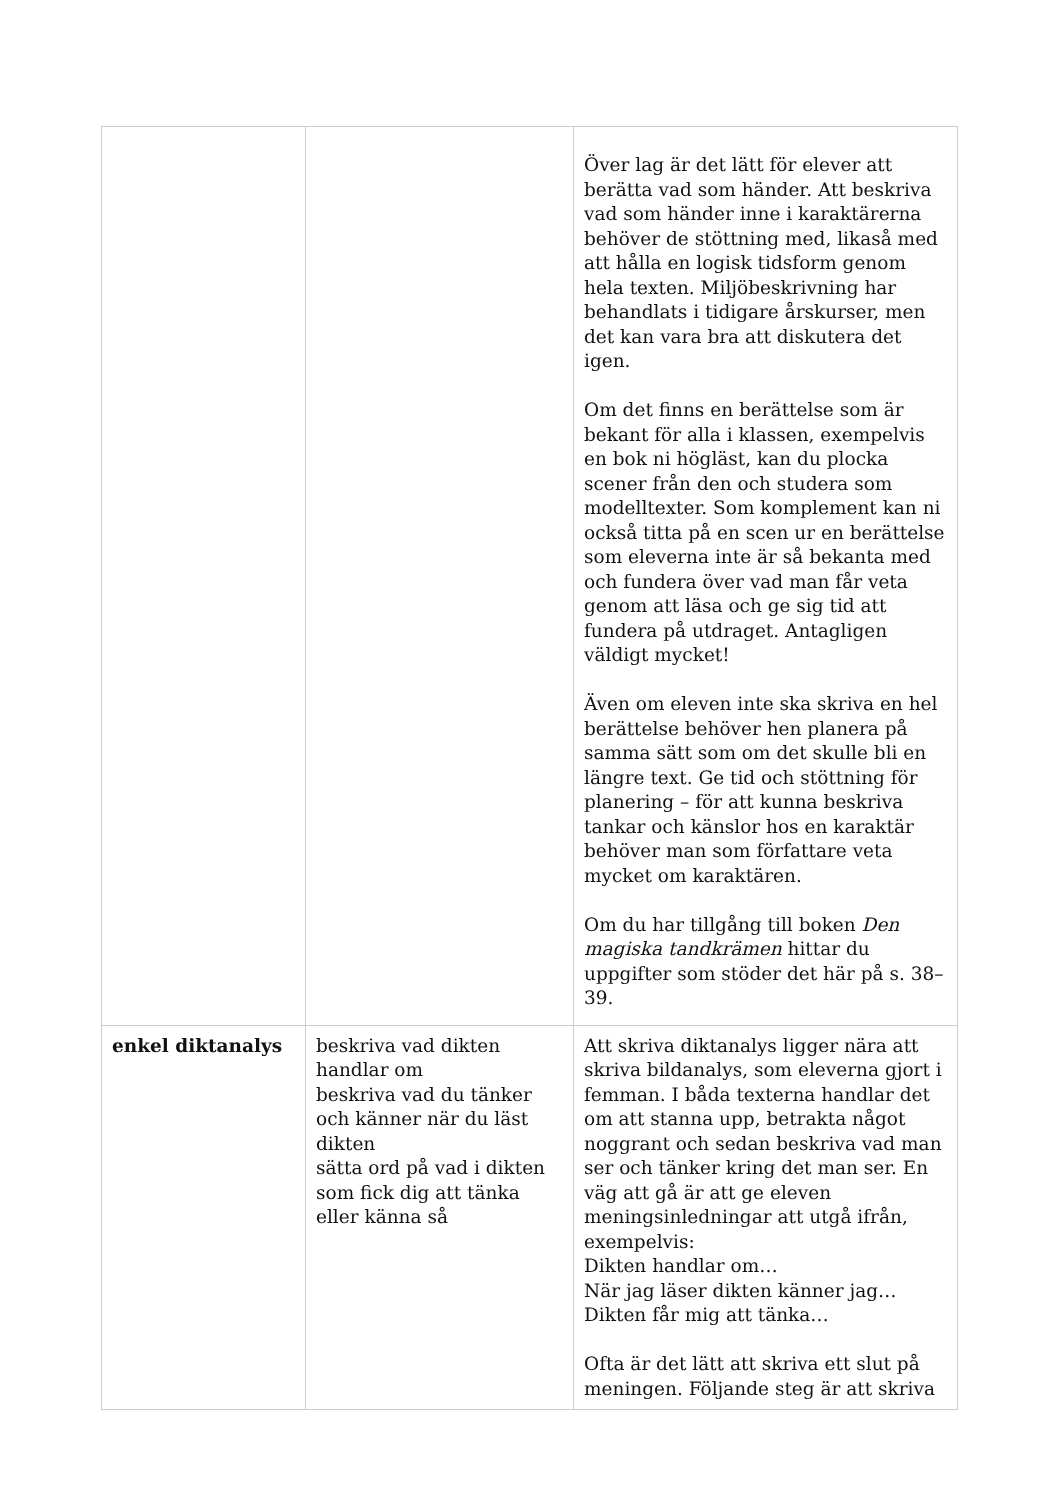| | | Över lag är det lätt för elever att berätta vad som händer. Att beskriva vad som händer inne i karaktärerna behöver de stöttning med, likaså med att hålla en logisk tidsform genom hela texten. Miljöbeskrivning har behandlats i tidigare årskurser, men det kan vara bra att diskutera det igen. Om det finns en berättelse som är bekant för alla i klassen, exempelvis en bok ni högläst, kan du plocka scener från den och studera som modelltexter. Som komplement kan ni också titta på en scen ur en berättelse som eleverna inte är så bekanta med och fundera över vad man får veta genom att läsa och ge sig tid att fundera på utdraget. Antagligen väldigt mycket! Även om eleven inte ska skriva en hel berättelse behöver hen planera på samma sätt som om det skulle bli en längre text. Ge tid och stöttning för planering – för att kunna beskriva tankar och känslor hos en karaktär behöver man som författare veta mycket om karaktären. Om du har tillgång till boken Den magiska tandkrämen hittar du uppgifter som stöder det här på s. 38–39. |
| enkel diktanalys | beskriva vad dikten handlar om beskriva vad du tänker och känner när du läst dikten sätta ord på vad i dikten som fick dig att tänka eller känna så | Att skriva diktanalys ligger nära att skriva bildanalys, som eleverna gjort i femman. I båda texterna handlar det om att stanna upp, betrakta något noggrant och sedan beskriva vad man ser och tänker kring det man ser. En väg att gå är att ge eleven meningsinledningar att utgå ifrån, exempelvis: Dikten handlar om… När jag läser dikten känner jag… Dikten får mig att tänka… Ofta är det lätt att skriva ett slut på meningen. Följande steg är att skriva |